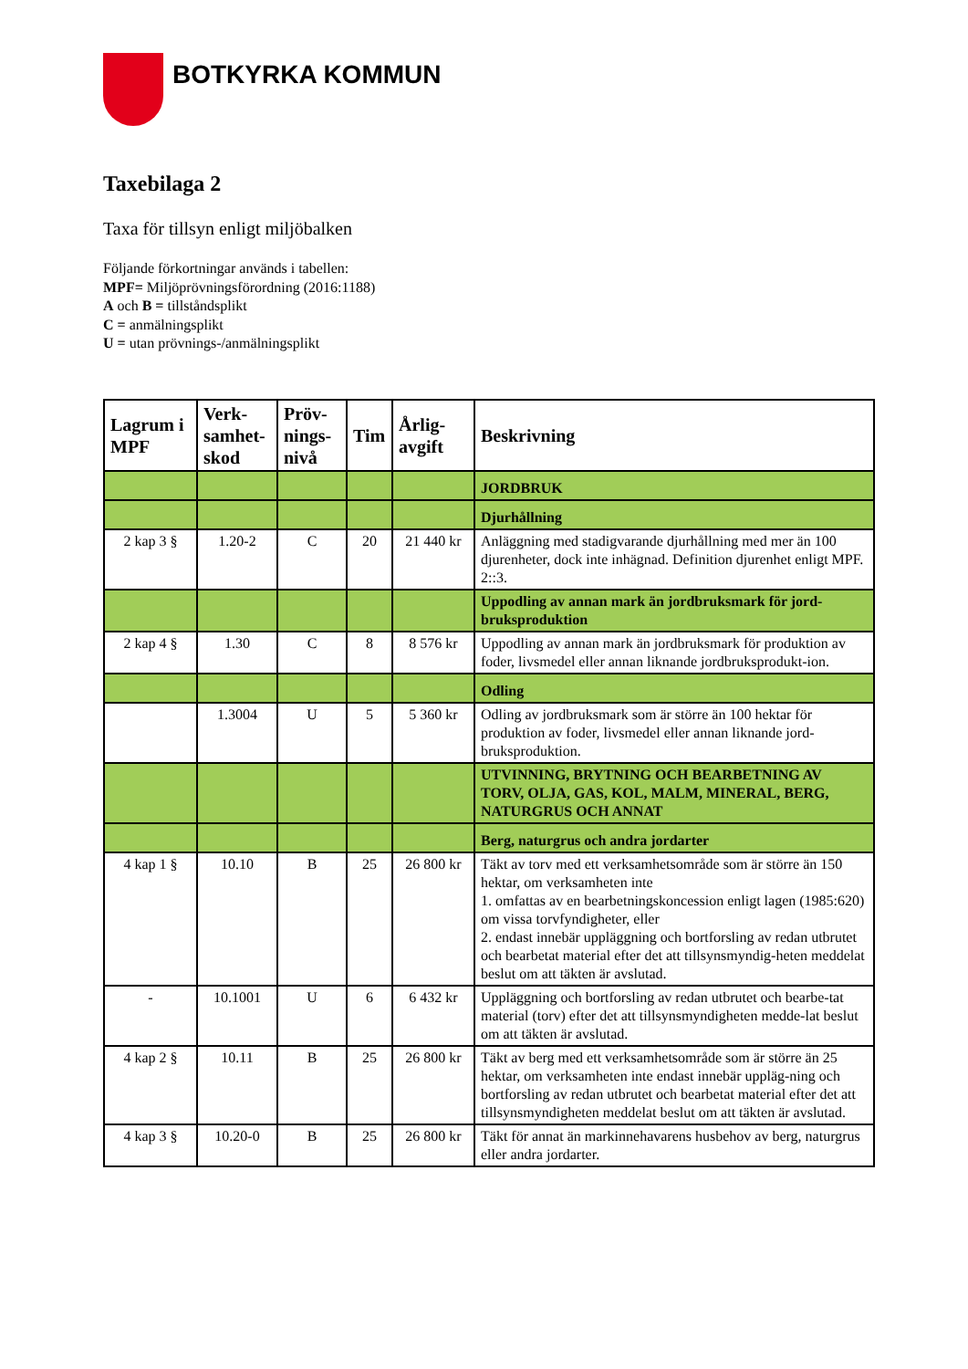BOTKYRKA KOMMUN
Taxebilaga 2
Taxa för tillsyn enligt miljöbalken
Följande förkortningar används i tabellen:
MPF= Miljöprövningsförordning (2016:1188)
A och B = tillståndsplikt
C = anmälningsplikt
U = utan prövnings-/anmälningsplikt
| Lagrum i MPF | Verk-samhet-skod | Pröv-nings-nivå | Tim | Årlig-avgift | Beskrivning |
| --- | --- | --- | --- | --- | --- |
| | | | | | JORDBRUK |
| | | | | | Djurhållning |
| 2 kap 3 § | 1.20-2 | C | 20 | 21 440 kr | Anläggning med stadigvarande djurhållning med mer än 100 djurenheter, dock inte inhägnad. Definition djurenhet enligt MPF. 2::3. |
| | | | | | Uppodling av annan mark än jordbruksmark för jord-bruksproduktion |
| 2 kap 4 § | 1.30 | C | 8 | 8 576 kr | Uppodling av annan mark än jordbruksmark för produktion av foder, livsmedel eller annan liknande jordbruksprodukt-ion. |
| | | | | | Odling |
| | 1.3004 | U | 5 | 5 360 kr | Odling av jordbruksmark som är större än 100 hektar för produktion av foder, livsmedel eller annan liknande jord-bruksproduktion. |
| | | | | | UTVINNING, BRYTNING OCH BEARBETNING AV TORV, OLJA, GAS, KOL, MALM, MINERAL, BERG, NATURGRUS OCH ANNAT |
| | | | | | Berg, naturgrus och andra jordarter |
| 4 kap 1 § | 10.10 | B | 25 | 26 800 kr | Täkt av torv med ett verksamhetsområde som är större än 150 hektar, om verksamheten inte 1. omfattas av en bearbetningskoncession enligt lagen (1985:620) om vissa torvfyndigheter, eller 2. endast innebär uppläggning och bortforsling av redan utbrutet och bearbetat material efter det att tillsynsmyndig-heten meddelat beslut om att täkten är avslutad. |
| - | 10.1001 | U | 6 | 6 432 kr | Uppläggning och bortforsling av redan utbrutet och bearbe-tat material (torv) efter det att tillsynsmyndigheten medde-lat beslut om att täkten är avslutad. |
| 4 kap 2 § | 10.11 | B | 25 | 26 800 kr | Täkt av berg med ett verksamhetsområde som är större än 25 hektar, om verksamheten inte endast innebär uppläg-ning och bortforsling av redan utbrutet och bearbetat material efter det att tillsynsmyndigheten meddelat beslut om att täkten är avslutad. |
| 4 kap 3 § | 10.20-0 | B | 25 | 26 800 kr | Täkt för annat än markinnehavarens husbehov av berg, naturgrus eller andra jordarter. |